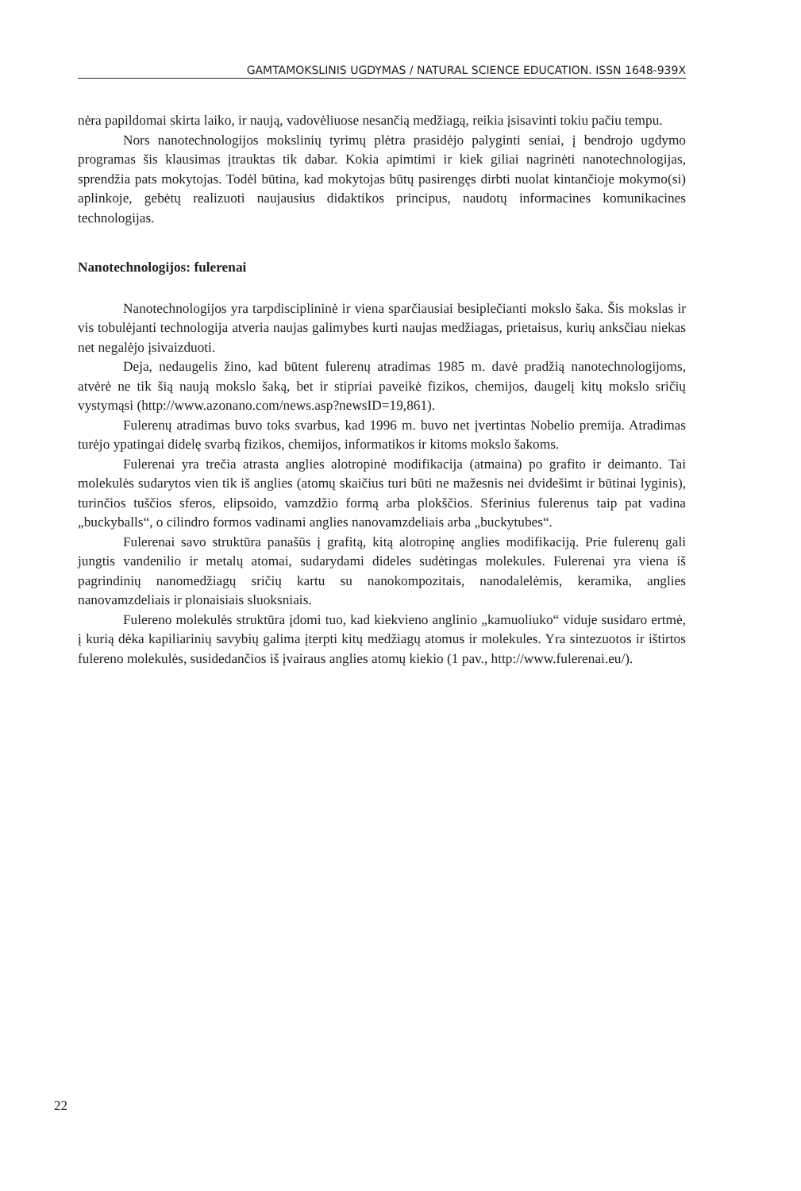GAMTAMOKSLINIS UGDYMAS / NATURAL SCIENCE EDUCATION. ISSN 1648-939X
nėra papildomai skirta laiko, ir naują, vadovėliuose nesančią medžiagą, reikia įsisavinti tokiu pačiu tempu.
Nors nanotechnologijos mokslinių tyrimų plėtra prasidėjo palyginti seniai, į bendrojo ugdymo programas šis klausimas įtrauktas tik dabar. Kokia apimtimi ir kiek giliai nagrinėti nanotechnologijas, sprendžia pats mokytojas. Todėl būtina, kad mokytojas būtų pasirengęs dirbti nuolat kintančioje mokymo(si) aplinkoje, gebėtų realizuoti naujausius didaktikos principus, naudotų informacines komunikacines technologijas.
Nanotechnologijos: fulerenai
Nanotechnologijos yra tarpdisciplininė ir viena sparčiausiai besiplečianti mokslo šaka. Šis mokslas ir vis tobulėjanti technologija atveria naujas galimybes kurti naujas medžiagas, prietaisus, kurių anksčiau niekas net negalėjo įsivaizduoti.
Deja, nedaugelis žino, kad būtent fulerenų atradimas 1985 m. davė pradžią nanotechnologijoms, atvėrė ne tik šią naują mokslo šaką, bet ir stipriai paveikė fizikos, chemijos, daugelį kitų mokslo sričių vystymąsi (http://www.azonano.com/news.asp?newsID=19,861).
Fulerenų atradimas buvo toks svarbus, kad 1996 m. buvo net įvertintas Nobelio premija. Atradimas turėjo ypatingai didelę svarbą fizikos, chemijos, informatikos ir kitoms mokslo šakoms.
Fulerenai yra trečia atrasta anglies alotropinė modifikacija (atmaina) po grafito ir deimanto. Tai molekulės sudarytos vien tik iš anglies (atomų skaičius turi būti ne mažesnis nei dvidešimt ir būtinai lyginis), turinčios tuščios sferos, elipsoido, vamzdžio formą arba plokščios. Sferinius fulerenus taip pat vadina „buckyballs“, o cilindro formos vadinami anglies nanovamzdeliais arba „buckytubes“.
Fulerenai savo struktūra panašūs į grafitą, kitą alotropinę anglies modifikaciją. Prie fulerenų gali jungtis vandenilio ir metalų atomai, sudarydami dideles sudėtingas molekules. Fulerenai yra viena iš pagrindinių nanomedžiagų sričių kartu su nanokompozitais, nanodalelėmis, keramika, anglies nanovamzdeliais ir plonaisiais sluoksniais.
Fulereno molekulės struktūra įdomi tuo, kad kiekvieno anglinio „kamuoliuko“ viduje susidaro ertmė, į kurią dėka kapiliarinių savybių galima įterpti kitų medžiagų atomus ir molekules. Yra sintezuotos ir ištirtos fulereno molekulės, susidedančios iš įvairaus anglies atomų kiekio (1 pav., http://www.fulerenai.eu/).
22